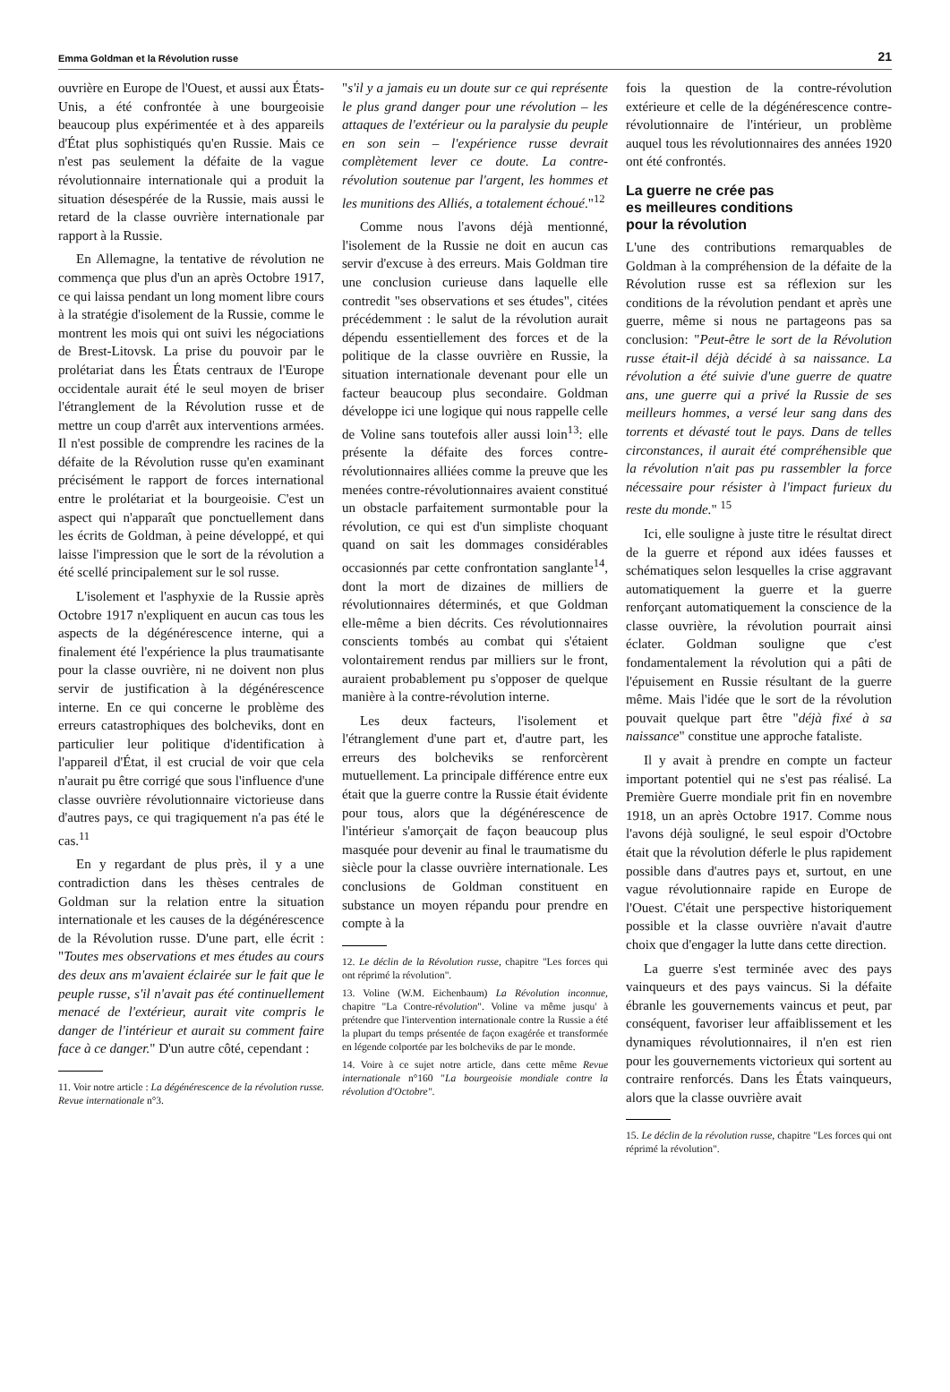Emma Goldman et la Révolution russe 21
ouvrière en Europe de l'Ouest, et aussi aux États-Unis, a été confrontée à une bourgeoisie beaucoup plus expérimentée et à des appareils d'État plus sophistiqués qu'en Russie. Mais ce n'est pas seulement la défaite de la vague révolutionnaire internationale qui a produit la situation désespérée de la Russie, mais aussi le retard de la classe ouvrière internationale par rapport à la Russie.
En Allemagne, la tentative de révolution ne commença que plus d'un an après Octobre 1917, ce qui laissa pendant un long moment libre cours à la stratégie d'isolement de la Russie, comme le montrent les mois qui ont suivi les négociations de Brest-Litovsk. La prise du pouvoir par le prolétariat dans les États centraux de l'Europe occidentale aurait été le seul moyen de briser l'étranglement de la Révolution russe et de mettre un coup d'arrêt aux interventions armées. Il n'est possible de comprendre les racines de la défaite de la Révolution russe qu'en examinant précisément le rapport de forces international entre le prolétariat et la bourgeoisie. C'est un aspect qui n'apparaît que ponctuellement dans les écrits de Goldman, à peine développé, et qui laisse l'impression que le sort de la révolution a été scellé principalement sur le sol russe.
L'isolement et l'asphyxie de la Russie après Octobre 1917 n'expliquent en aucun cas tous les aspects de la dégénérescence interne, qui a finalement été l'expérience la plus traumatisante pour la classe ouvrière, ni ne doivent non plus servir de justification à la dégénérescence interne. En ce qui concerne le problème des erreurs catastrophiques des bolcheviks, dont en particulier leur politique d'identification à l'appareil d'État, il est crucial de voir que cela n'aurait pu être corrigé que sous l'influence d'une classe ouvrière révolutionnaire victorieuse dans d'autres pays, ce qui tragiquement n'a pas été le cas.<sup>11</sup>
En y regardant de plus près, il y a une contradiction dans les thèses centrales de Goldman sur la relation entre la situation internationale et les causes de la dégénérescence de la Révolution russe. D'une part, elle écrit : "Toutes mes observations et mes études au cours des deux ans m'avaient éclairée sur le fait que le peuple russe, s'il n'avait pas été continuellement menacé de l'extérieur, aurait vite compris le danger de l'intérieur et aurait su comment faire face à ce danger." D'un autre côté, cependant :
11. Voir notre article : La dégénérescence de la révolution russe. Revue internationale n°3.
"s'il y a jamais eu un doute sur ce qui représente le plus grand danger pour une révolution – les attaques de l'extérieur ou la paralysie du peuple en son sein – l'expérience russe devrait complètement lever ce doute. La contre-révolution soutenue par l'argent, les hommes et les munitions des Alliés, a totalement échoué."<sup>12</sup>
Comme nous l'avons déjà mentionné, l'isolement de la Russie ne doit en aucun cas servir d'excuse à des erreurs. Mais Goldman tire une conclusion curieuse dans laquelle elle contredit "ses observations et ses études", citées précédemment : le salut de la révolution aurait dépendu essentiellement des forces et de la politique de la classe ouvrière en Russie, la situation internationale devenant pour elle un facteur beaucoup plus secondaire. Goldman développe ici une logique qui nous rappelle celle de Voline sans toutefois aller aussi loin<sup>13</sup>: elle présente la défaite des forces contre-révolutionnaires alliées comme la preuve que les menées contre-révolutionnaires avaient constitué un obstacle parfaitement surmontable pour la révolution, ce qui est d'un simpliste choquant quand on sait les dommages considérables occasionnés par cette confrontation sanglante<sup>14</sup>, dont la mort de dizaines de milliers de révolutionnaires déterminés, et que Goldman elle-même a bien décrits. Ces révolutionnaires conscients tombés au combat qui s'étaient volontairement rendus par milliers sur le front, auraient probablement pu s'opposer de quelque manière à la contre-révolution interne.
Les deux facteurs, l'isolement et l'étranglement d'une part et, d'autre part, les erreurs des bolcheviks se renforcèrent mutuellement. La principale différence entre eux était que la guerre contre la Russie était évidente pour tous, alors que la dégénérescence de l'intérieur s'amorçait de façon beaucoup plus masquée pour devenir au final le traumatisme du siècle pour la classe ouvrière internationale. Les conclusions de Goldman constituent en substance un moyen répandu pour prendre en compte à la
12. Le déclin de la Révolution russe, chapitre "Les forces qui ont réprimé la révolution".
13. Voline (W.M. Eichenbaum) La Révolution inconnue, chapitre "La Contre-révolution". Voline va même jusqu' à prétendre que l'intervention internationale contre la Russie a été la plupart du temps présentée de façon exagérée et transformée en légende colportée par les bolcheviks de par le monde.
14. Voire à ce sujet notre article, dans cette même Revue internationale n°160 "La bourgeoisie mondiale contre la révolution d'Octobre".
fois la question de la contre-révolution extérieure et celle de la dégénérescence contre-révolutionnaire de l'intérieur, un problème auquel tous les révolutionnaires des années 1920 ont été confrontés.
La guerre ne crée pas
es meilleures conditions
pour la révolution
L'une des contributions remarquables de Goldman à la compréhension de la défaite de la Révolution russe est sa réflexion sur les conditions de la révolution pendant et après une guerre, même si nous ne partageons pas sa conclusion: "Peut-être le sort de la Révolution russe était-il déjà décidé à sa naissance. La révolution a été suivie d'une guerre de quatre ans, une guerre qui a privé la Russie de ses meilleurs hommes, a versé leur sang dans des torrents et dévasté tout le pays. Dans de telles circonstances, il aurait été compréhensible que la révolution n'ait pas pu rassembler la force nécessaire pour résister à l'impact furieux du reste du monde." <sup>15</sup>
Ici, elle souligne à juste titre le résultat direct de la guerre et répond aux idées fausses et schématiques selon lesquelles la crise aggravant automatiquement la guerre et la guerre renforçant automatiquement la conscience de la classe ouvrière, la révolution pourrait ainsi éclater. Goldman souligne que c'est fondamentalement la révolution qui a pâti de l'épuisement en Russie résultant de la guerre même. Mais l'idée que le sort de la révolution pouvait quelque part être "déjà fixé à sa naissance" constitue une approche fataliste.
Il y avait à prendre en compte un facteur important potentiel qui ne s'est pas réalisé. La Première Guerre mondiale prit fin en novembre 1918, un an après Octobre 1917. Comme nous l'avons déjà souligné, le seul espoir d'Octobre était que la révolution déferle le plus rapidement possible dans d'autres pays et, surtout, en une vague révolutionnaire rapide en Europe de l'Ouest. C'était une perspective historiquement possible et la classe ouvrière n'avait d'autre choix que d'engager la lutte dans cette direction.
La guerre s'est terminée avec des pays vainqueurs et des pays vaincus. Si la défaite ébranle les gouvernements vaincus et peut, par conséquent, favoriser leur affaiblissement et les dynamiques révolutionnaires, il n'en est rien pour les gouvernements victorieux qui sortent au contraire renforcés. Dans les États vainqueurs, alors que la classe ouvrière avait
15. Le déclin de la révolution russe, chapitre "Les forces qui ont réprimé la révolution".